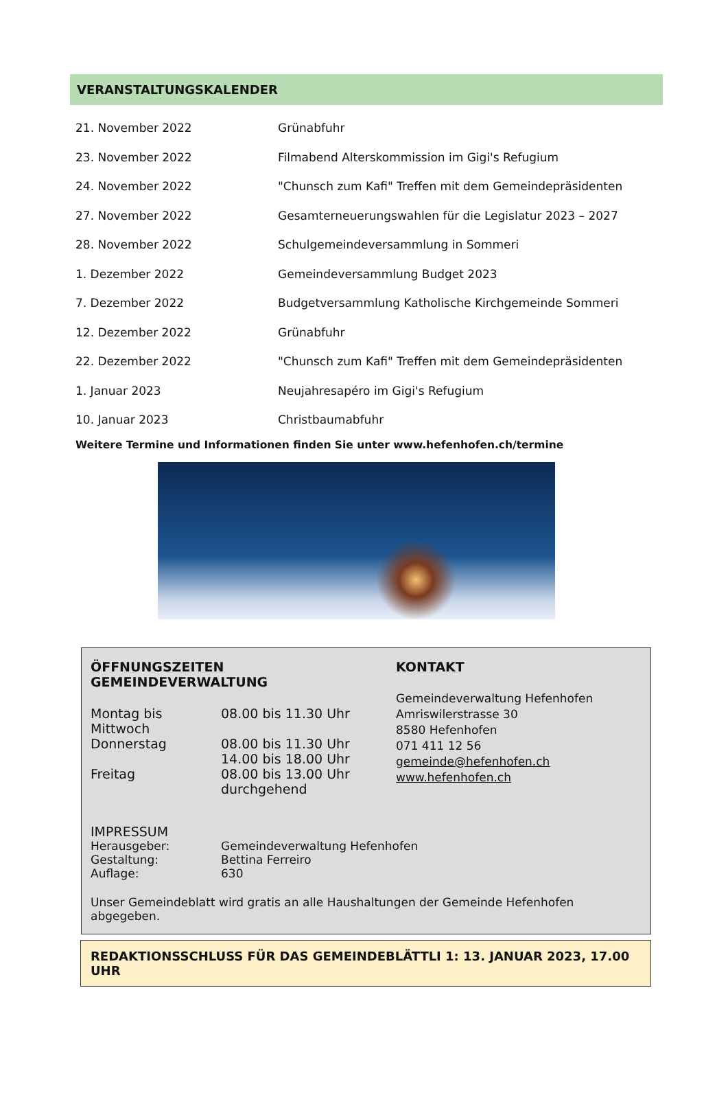VERANSTALTUNGSKALENDER
| 21. November 2022 | Grünabfuhr |
| 23. November 2022 | Filmabend Alterskommission im Gigi's Refugium |
| 24. November 2022 | "Chunsch zum Kafi" Treffen mit dem Gemeindepräsidenten |
| 27. November 2022 | Gesamterneuerungswahlen für die Legislatur 2023 – 2027 |
| 28. November 2022 | Schulgemeindeversammlung in Sommeri |
| 1. Dezember 2022 | Gemeindeversammlung Budget 2023 |
| 7. Dezember 2022 | Budgetversammlung Katholische Kirchgemeinde Sommeri |
| 12. Dezember 2022 | Grünabfuhr |
| 22. Dezember 2022 | "Chunsch zum Kafi" Treffen mit dem Gemeindepräsidenten |
| 1. Januar 2023 | Neujahresapéro im Gigi's Refugium |
| 10. Januar 2023 | Christbaumabfuhr |
Weitere Termine und Informationen finden Sie unter www.hefenhofen.ch/termine
ÖFFNUNGSZEITEN GEMEINDEVERWALTUNG
| Montag bis Mittwoch | 08.00 bis 11.30 Uhr |
| Donnerstag | 08.00 bis 11.30 Uhr 14.00 bis 18.00 Uhr |
| Freitag | 08.00 bis 13.00 Uhr durchgehend |
KONTAKT
Gemeindeverwaltung Hefenhofen
Amriswilerstrasse 30
8580 Hefenhofen
071 411 12 56
gemeinde@hefenhofen.ch
www.hefenhofen.ch
IMPRESSUM
| Herausgeber: | Gemeindeverwaltung Hefenhofen |
| Gestaltung: | Bettina Ferreiro |
| Auflage: | 630 |
Unser Gemeindeblatt wird gratis an alle Haushaltungen der Gemeinde Hefenhofen abgegeben.
REDAKTIONSSCHLUSS FÜR DAS GEMEINDEBLÄTTLI 1: 13. JANUAR 2023, 17.00 UHR